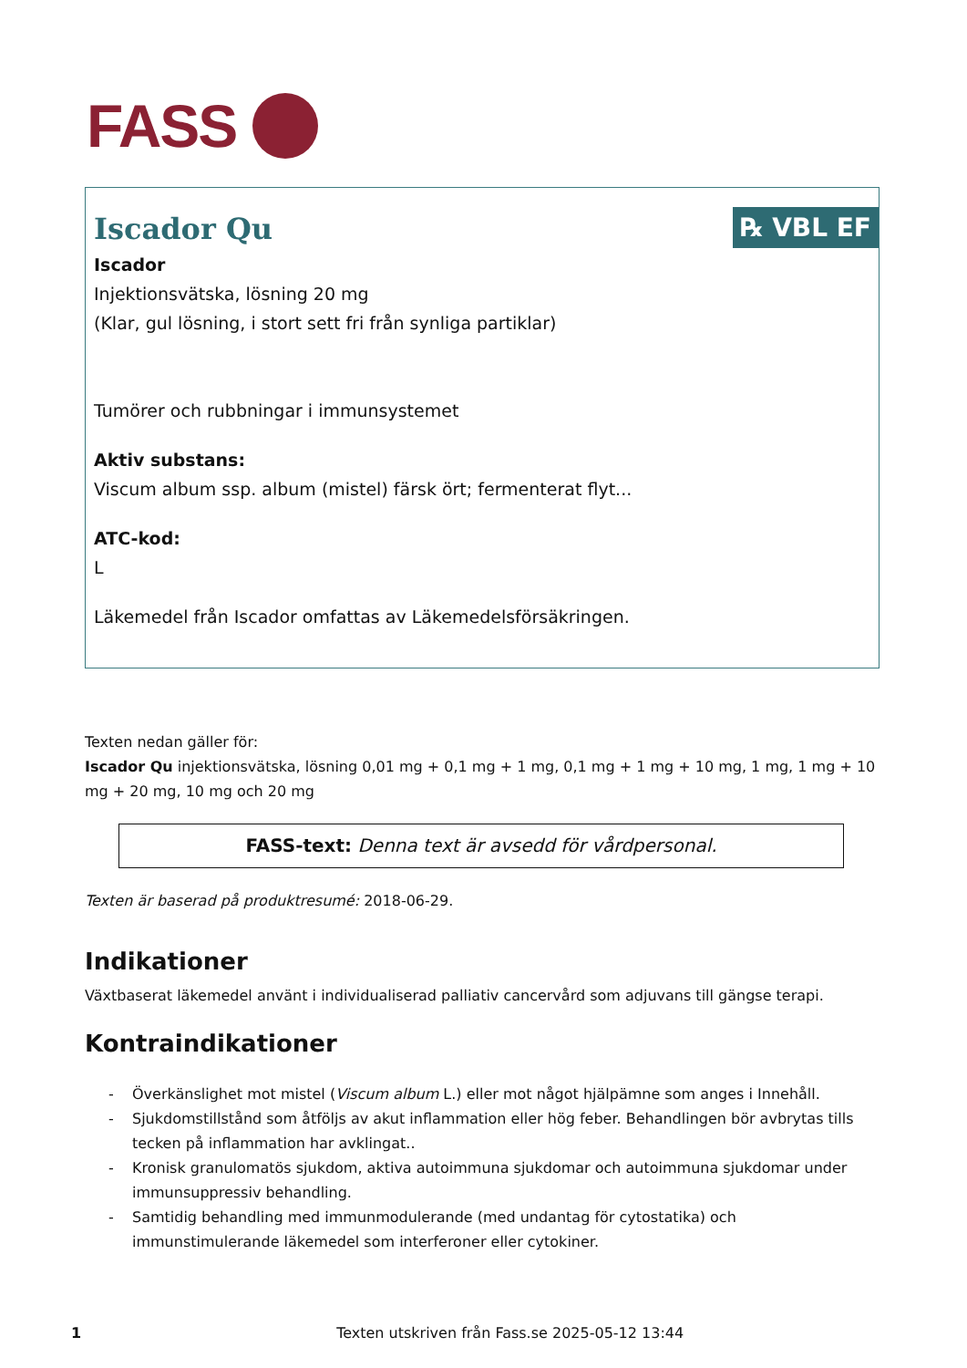FASS
℞ VBL EF
Iscador Qu
Iscador
Injektionsvätska, lösning 20 mg
(Klar, gul lösning, i stort sett fri från synliga partiklar)
Tumörer och rubbningar i immunsystemet
Aktiv substans:
Viscum album ssp. album (mistel) färsk ört; fermenterat flyt...
ATC-kod:
L
Läkemedel från Iscador omfattas av Läkemedelsförsäkringen.
Texten nedan gäller för:
Iscador Qu injektionsvätska, lösning 0,01 mg + 0,1 mg + 1 mg, 0,1 mg + 1 mg + 10 mg, 1 mg, 1 mg + 10 mg + 20 mg, 10 mg och 20 mg
FASS-text: Denna text är avsedd för vårdpersonal.
Texten är baserad på produktresumé: 2018-06-29.
Indikationer
Växtbaserat läkemedel använt i individualiserad palliativ cancervård som adjuvans till gängse terapi.
Kontraindikationer
Överkänslighet mot mistel (Viscum album L.) eller mot något hjälpämne som anges i Innehåll.
Sjukdomstillstånd som åtföljs av akut inflammation eller hög feber. Behandlingen bör avbrytas tills tecken på inflammation har avklingat..
Kronisk granulomatös sjukdom, aktiva autoimmuna sjukdomar och autoimmuna sjukdomar under immunsuppressiv behandling.
Samtidig behandling med immunmodulerande (med undantag för cytostatika) och immunstimulerande läkemedel som interferoner eller cytokiner.
1 Texten utskriven från Fass.se 2025-05-12 13:44